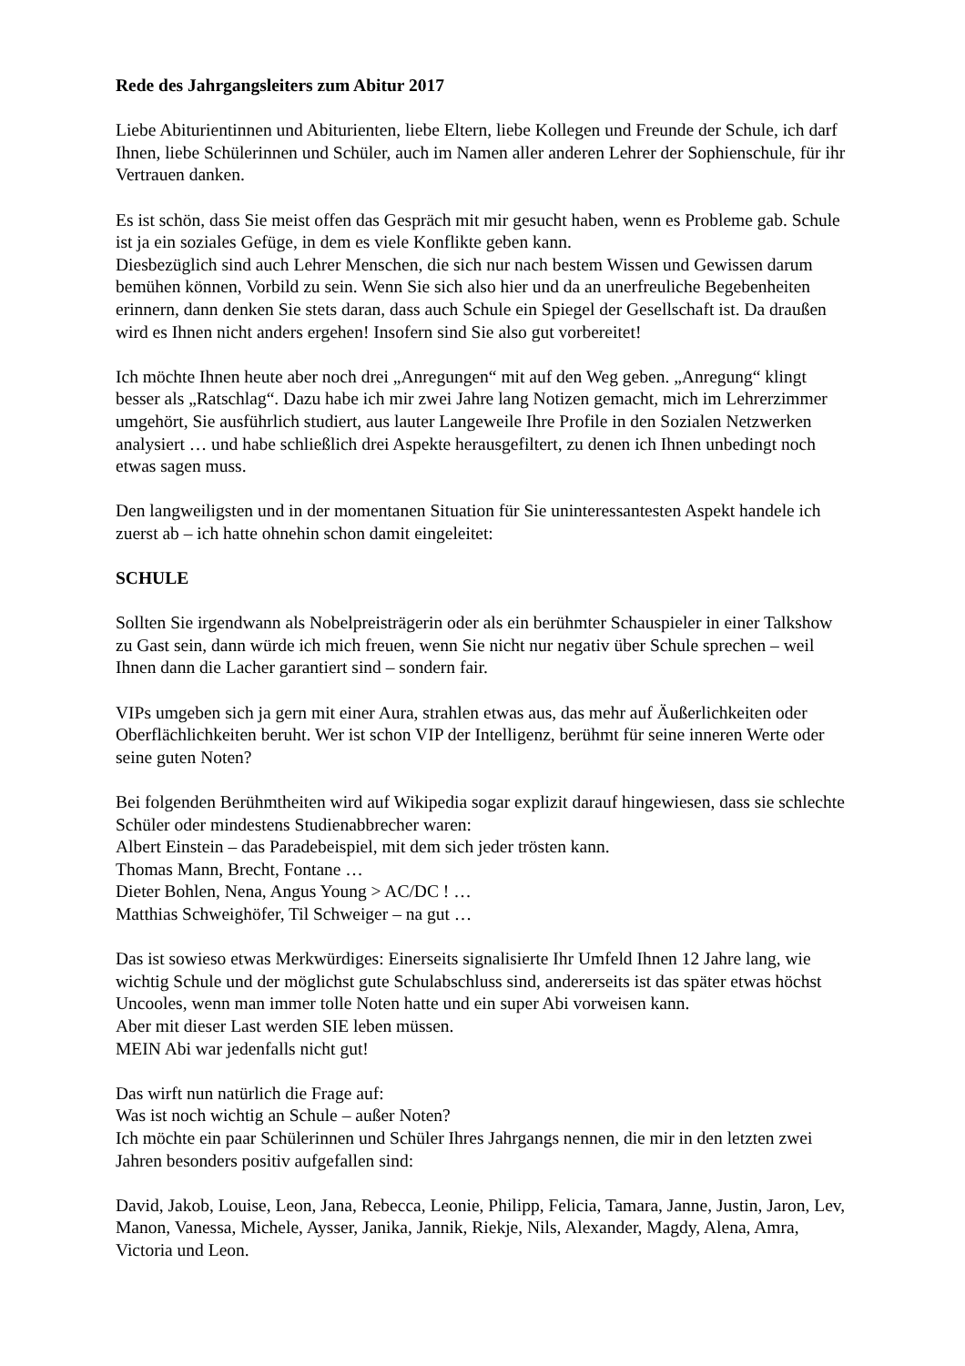Rede des Jahrgangsleiters zum Abitur 2017
Liebe Abiturientinnen und Abiturienten, liebe Eltern, liebe Kollegen und Freunde der Schule, ich darf Ihnen, liebe Schülerinnen und Schüler, auch im Namen aller anderen Lehrer der Sophienschule, für ihr Vertrauen danken.
Es ist schön, dass Sie meist offen das Gespräch mit mir gesucht haben, wenn es Probleme gab. Schule ist ja ein soziales Gefüge, in dem es viele Konflikte geben kann.
Diesbezüglich sind auch Lehrer Menschen, die sich nur nach bestem Wissen und Gewissen darum bemühen können, Vorbild zu sein. Wenn Sie sich also hier und da an unerfreuliche Begebenheiten erinnern, dann denken Sie stets daran, dass auch Schule ein Spiegel der Gesellschaft ist. Da draußen wird es Ihnen nicht anders ergehen! Insofern sind Sie also gut vorbereitet!
Ich möchte Ihnen heute aber noch drei „Anregungen“ mit auf den Weg geben. „Anregung“ klingt besser als „Ratschlag“. Dazu habe ich mir zwei Jahre lang Notizen gemacht, mich im Lehrerzimmer umgehört, Sie ausführlich studiert, aus lauter Langeweile Ihre Profile in den Sozialen Netzwerken analysiert … und habe schließlich drei Aspekte herausgefiltert, zu denen ich Ihnen unbedingt noch etwas sagen muss.
Den langweiligsten und in der momentanen Situation für Sie uninteressantesten Aspekt handele ich zuerst ab – ich hatte ohnehin schon damit eingeleitet:
SCHULE
Sollten Sie irgendwann als Nobelpreisträgerin oder als ein berühmter Schauspieler in einer Talkshow zu Gast sein, dann würde ich mich freuen, wenn Sie nicht nur negativ über Schule sprechen – weil Ihnen dann die Lacher garantiert sind – sondern fair.
VIPs umgeben sich ja gern mit einer Aura, strahlen etwas aus, das mehr auf Äußerlichkeiten oder Oberflächlichkeiten beruht. Wer ist schon VIP der Intelligenz, berühmt für seine inneren Werte oder seine guten Noten?
Bei folgenden Berühmtheiten wird auf Wikipedia sogar explizit darauf hingewiesen, dass sie schlechte Schüler oder mindestens Studienabbrecher waren:
Albert Einstein – das Paradebeispiel, mit dem sich jeder trösten kann.
Thomas Mann, Brecht, Fontane …
Dieter Bohlen, Nena, Angus Young > AC/DC ! …
Matthias Schweighöfer, Til Schweiger – na gut …
Das ist sowieso etwas Merkwürdiges: Einerseits signalisierte Ihr Umfeld Ihnen 12 Jahre lang, wie wichtig Schule und der möglichst gute Schulabschluss sind, andererseits ist das später etwas höchst Uncooles, wenn man immer tolle Noten hatte und ein super Abi vorweisen kann.
Aber mit dieser Last werden SIE leben müssen.
MEIN Abi war jedenfalls nicht gut!
Das wirft nun natürlich die Frage auf:
Was ist noch wichtig an Schule – außer Noten?
Ich möchte ein paar Schülerinnen und Schüler Ihres Jahrgangs nennen, die mir in den letzten zwei Jahren besonders positiv aufgefallen sind:
David, Jakob, Louise, Leon, Jana, Rebecca, Leonie, Philipp, Felicia, Tamara, Janne, Justin, Jaron, Lev, Manon, Vanessa, Michele, Aysser, Janika, Jannik, Riekje, Nils, Alexander, Magdy, Alena, Amra, Victoria und Leon.